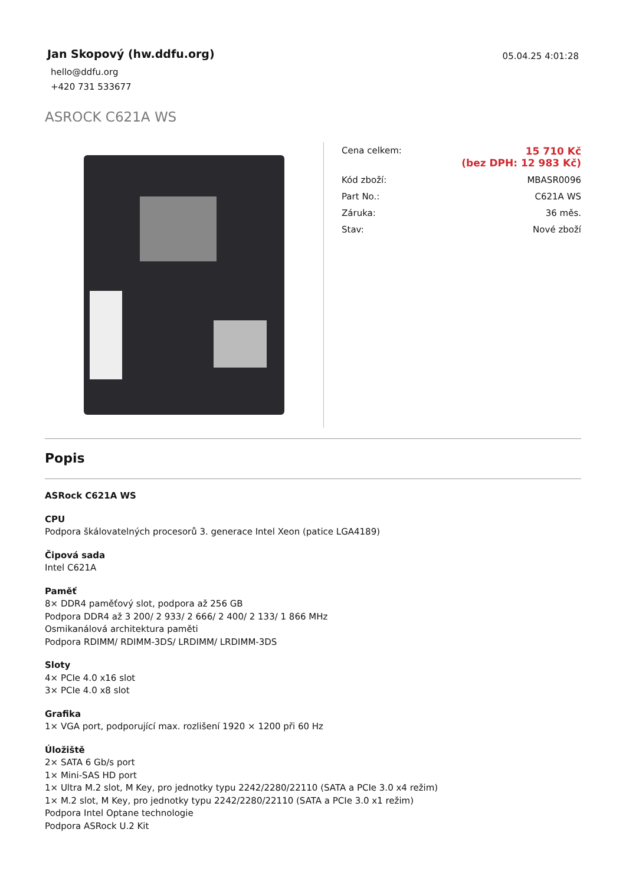Jan Skopový (hw.ddfu.org)
hello@ddfu.org
+420 731 533677
05.04.25 4:01:28
ASROCK C621A WS
| Cena celkem: | 15 710 Kč (bez DPH: 12 983 Kč) |
| Kód zboží: | MBASR0096 |
| Part No.: | C621A WS |
| Záruka: | 36 měs. |
| Stav: | Nové zboží |
Popis
ASRock C621A WS
CPU
Podpora škálovatelných procesorů 3. generace Intel Xeon (patice LGA4189)
Čipová sada
Intel C621A
Paměť
8× DDR4 paměťový slot, podpora až 256 GB
Podpora DDR4 až 3 200/ 2 933/ 2 666/ 2 400/ 2 133/ 1 866 MHz
Osmikanálová architektura paměti
Podpora RDIMM/ RDIMM-3DS/ LRDIMM/ LRDIMM-3DS
Sloty
4× PCIe 4.0 x16 slot
3× PCIe 4.0 x8 slot
Grafika
1× VGA port, podporující max. rozlišení 1920 × 1200 při 60 Hz
Úložiště
2× SATA 6 Gb/s port
1× Mini-SAS HD port
1× Ultra M.2 slot, M Key, pro jednotky typu 2242/2280/22110 (SATA a PCIe 3.0 x4 režim)
1× M.2 slot, M Key, pro jednotky typu 2242/2280/22110 (SATA a PCIe 3.0 x1 režim)
Podpora Intel Optane technologie
Podpora ASRock U.2 Kit